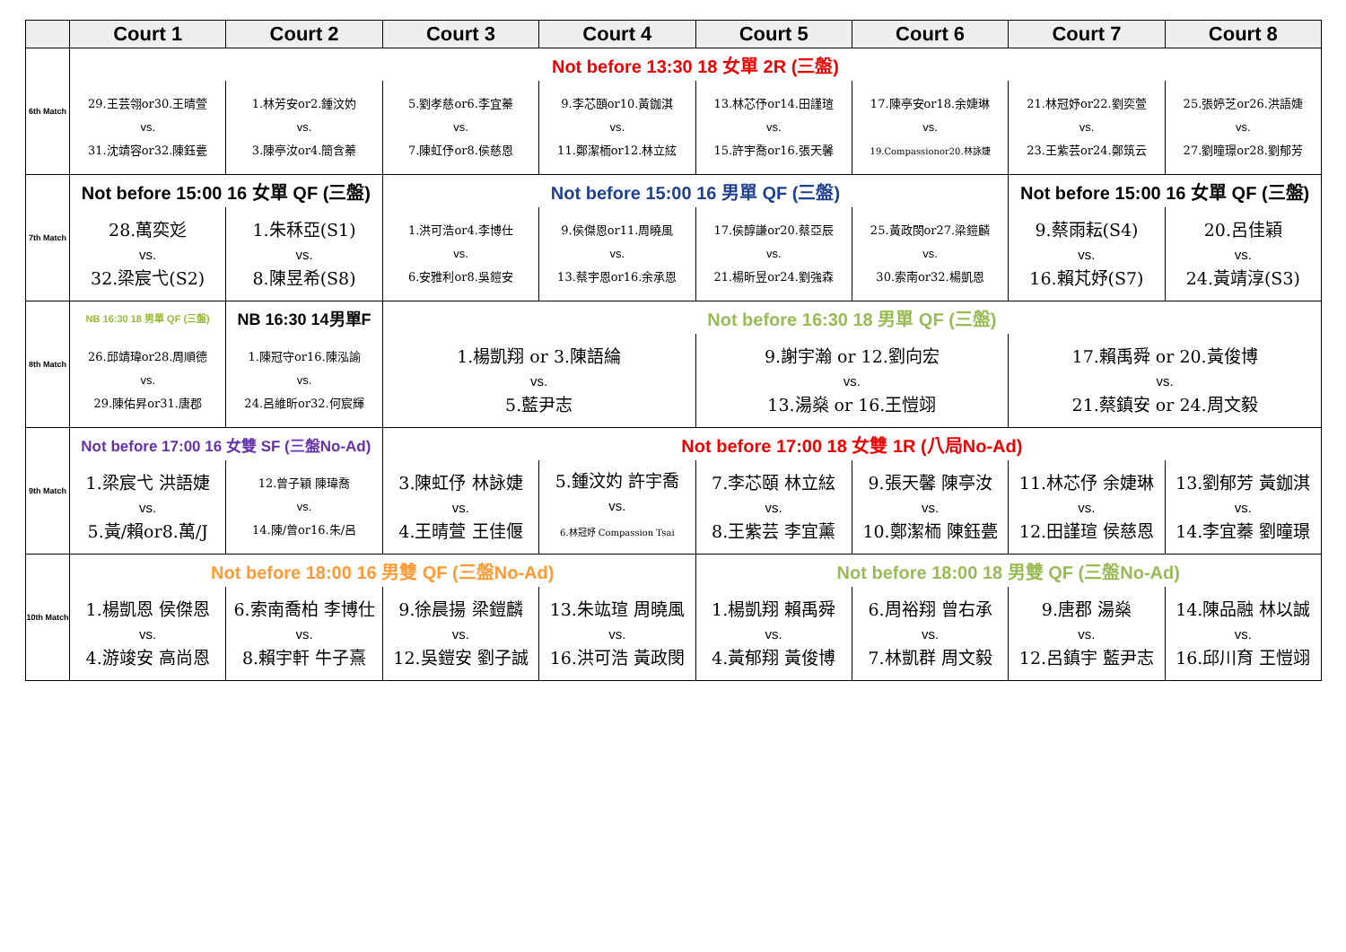| | Court 1 | Court 2 | Court 3 | Court 4 | Court 5 | Court 6 | Court 7 | Court 8 |
| --- | --- | --- | --- | --- | --- | --- | --- | --- |
| 6th Match | Not before 13:30 18 女單 2R (三盤) | | | | | | | |
| | 29.王芸翎or30.王晴萱 vs. 31.沈靖容or32.陳鈺甍 | 1.林芳安or2.鍾汶妁 vs. 3.陳亭汝or4.簡含蓁 | 5.劉孝慈or6.李宜蓁 vs. 7.陳虹伃or8.侯慈恩 | 9.李芯頤or10.黃鉫淇 vs. 11.鄭潔栭or12.林立絃 | 13.林芯伃or14.田謹瑄 vs. 15.許宇喬or16.張天馨 | 17.陳亭安or18.余婕琳 vs. 19.Compassionor20.林詠婕 | 21.林冠妤or22.劉奕萱 vs. 23.王紫芸or24.鄭筑云 | 25.張婷芝or26.洪語婕 vs. 27.劉曈璟or28.劉郁芳 |
| 7th Match | Not before 15:00 16 女單 QF (三盤) | | Not before 15:00 16 男單 QF (三盤) | | | | Not before 15:00 16 女單 QF (三盤) | |
| | 28.萬奕彣 vs. 32.梁宸弋(S2) | 1.朱秝亞(S1) vs. 8.陳昱希(S8) | 1.洪可浩or4.李博仕 vs. 6.安雅利or8.吳鎧安 | 9.侯傑恩or11.周曉風 vs. 13.蔡宇恩or16.余承恩 | 17.侯醇謙or20.蔡亞辰 vs. 21.楊昕昱or24.劉強森 | 25.黃政閔or27.梁鎧麟 vs. 30.索南or32.楊凱恩 | 9.蔡雨耘(S4) vs. 16.賴芃妤(S7) | 20.呂佳穎 vs. 24.黃靖淳(S3) |
| 8th Match | NB 16:30 18 男單 QF (三盤) | NB 16:30 14男單F | Not before 16:30 18 男單 QF (三盤) | | | | | |
| | 26.邱靖瑋or28.周順德 vs. 29.陳佑昇or31.唐郡 | 1.陳冠守or16.陳泓諭 vs. 24.呂維昕or32.何宸輝 | 1.楊凱翔 or 3.陳語綸 vs. 5.藍尹志 | | 9.謝宇瀚 or 12.劉向宏 vs. 13.湯燊 or 16.王愷翊 | | 17.賴禹舜 or 20.黃俊博 vs. 21.蔡鎮安 or 24.周文毅 | |
| 9th Match | Not before 17:00 16 女雙 SF (三盤No-Ad) | | Not before 17:00 18 女雙 1R (八局No-Ad) | | | | | |
| | 1.梁宸弋 洪語婕 vs. 5.黃/賴or8.萬/J | 12.曾子穎 陳瑋喬 vs. 14.陳/曾or16.朱/呂 | 3.陳虹伃 林詠婕 vs. 4.王晴萱 王佳偃 | 5.鍾汶妁 許宇喬 vs. 6.林冠妤 Compassion Tsai | 7.李芯頤 林立絃 vs. 8.王紫芸 李宜薰 | 9.張天馨 陳亭汝 vs. 10.鄭潔栭 陳鈺甍 | 11.林芯伃 余婕琳 vs. 12.田謹瑄 侯慈恩 | 13.劉郁芳 黃鉫淇 vs. 14.李宜蓁 劉曈璟 |
| 10th Match | Not before 18:00 16 男雙 QF (三盤No-Ad) | | | | Not before 18:00 18 男雙 QF (三盤No-Ad) | | | |
| | 1.楊凱恩 侯傑恩 vs. 4.游竣安 高尚恩 | 6.索南喬柏 李博仕 vs. 8.賴宇軒 牛子熹 | 9.徐晨揚 梁鎧麟 vs. 12.吳鎧安 劉子誠 | 13.朱竑瑄 周曉風 vs. 16.洪可浩 黃政閔 | 1.楊凱翔 賴禹舜 vs. 4.黃郁翔 黃俊博 | 6.周裕翔 曾右承 vs. 7.林凱群 周文毅 | 9.唐郡 湯燊 vs. 12.呂鎮宇 藍尹志 | 14.陳品融 林以誠 vs. 16.邱川育 王愷翊 |